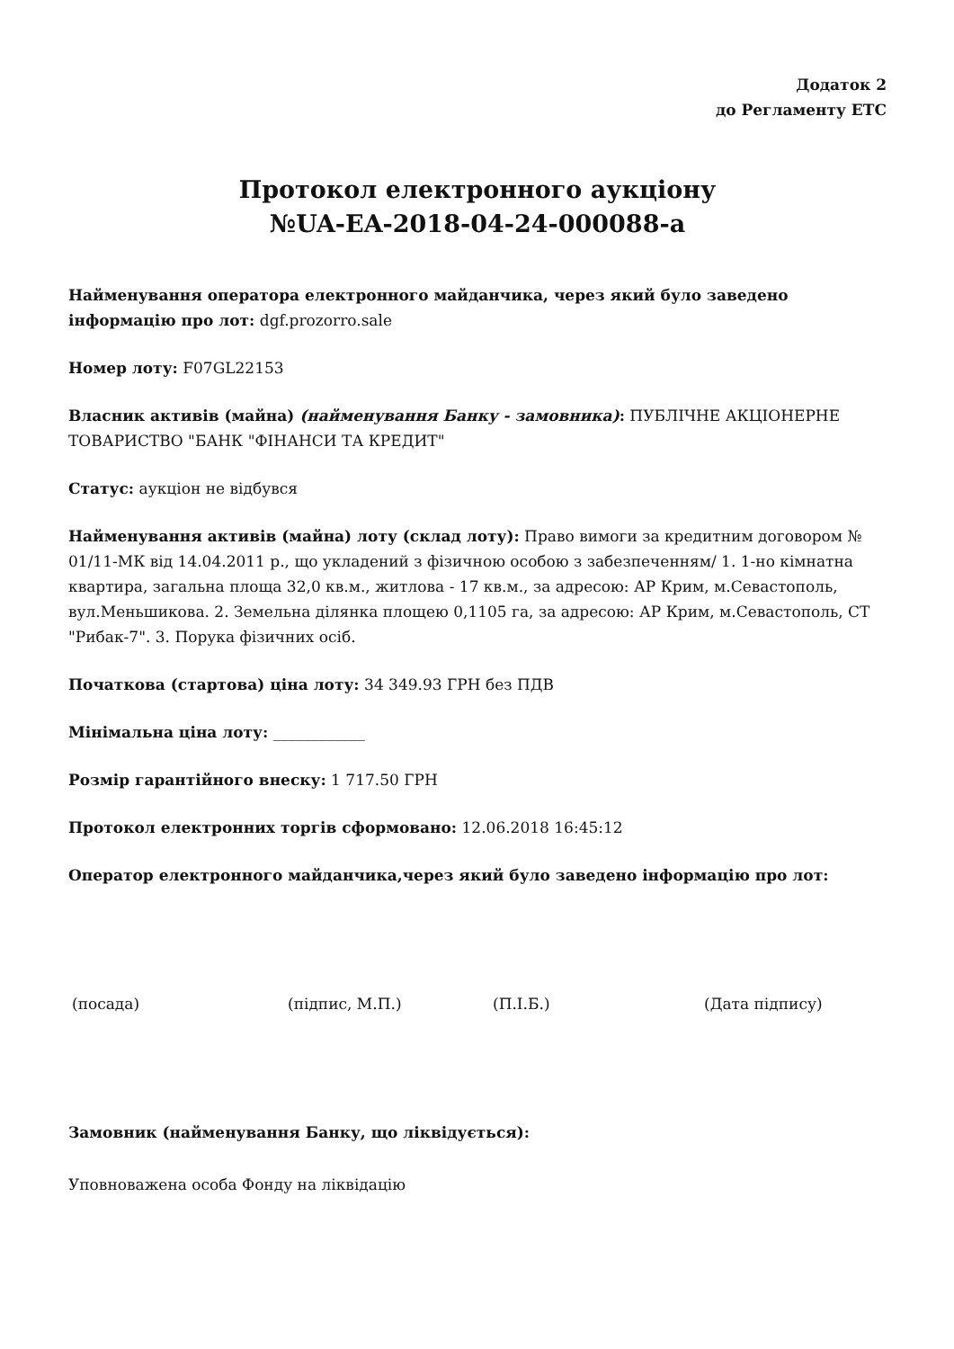Додаток 2
до Регламенту ЕТС
Протокол електронного аукціону
№UA-EA-2018-04-24-000088-a
Найменування оператора електронного майданчика, через який було заведено інформацію про лот: dgf.prozorro.sale
Номер лоту: F07GL22153
Власник активів (майна) (найменування Банку - замовника): ПУБЛІЧНЕ АКЦІОНЕРНЕ ТОВАРИСТВО "БАНК "ФІНАНСИ ТА КРЕДИТ"
Статус: аукціон не відбувся
Найменування активів (майна) лоту (склад лоту): Право вимоги за кредитним договором № 01/11-МК від 14.04.2011 р., що укладений з фізичною особою з забезпеченням/ 1. 1-но кімнатна квартира, загальна площа 32,0 кв.м., житлова - 17 кв.м., за адресою: АР Крим, м.Севастополь, вул.Меньшикова. 2. Земельна ділянка площею 0,1105 га, за адресою: АР Крим, м.Севастополь, СТ "Рибак-7". 3. Порука фізичних осіб.
Початкова (стартова) ціна лоту: 34 349.93 ГРН без ПДВ
Мінімальна ціна лоту: ____________
Розмір гарантійного внеску: 1 717.50 ГРН
Протокол електронних торгів сформовано: 12.06.2018 16:45:12
Оператор електронного майданчика,через який було заведено інформацію про лот:
(посада) (підпис, М.П.) (П.І.Б.) (Дата підпису)
Замовник (найменування Банку, що ліквідується):
Уповноважена особа Фонду на ліквідацію